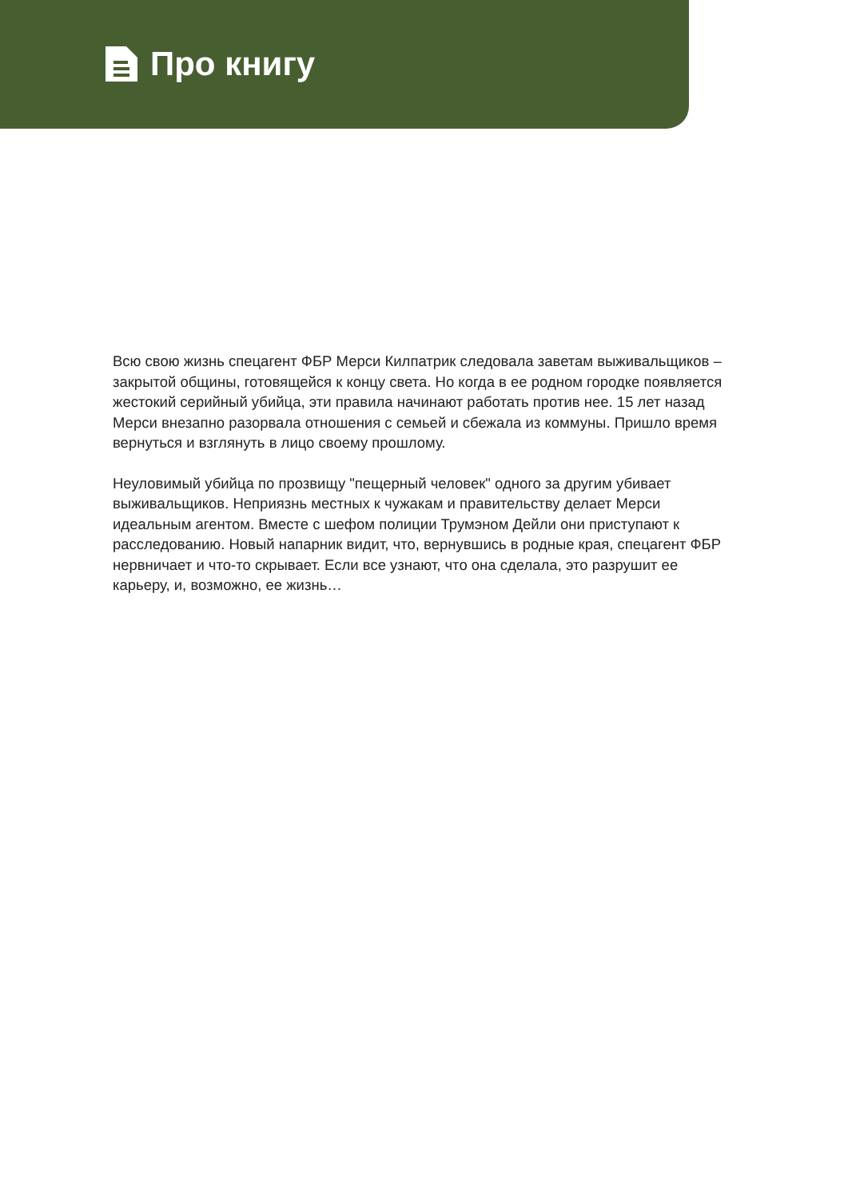Про книгу
Всю свою жизнь спецагент ФБР Мерси Килпатрик следовала заветам выживальщиков – закрытой общины, готовящейся к концу света. Но когда в ее родном городке появляется жестокий серийный убийца, эти правила начинают работать против нее. 15 лет назад Мерси внезапно разорвала отношения с семьей и сбежала из коммуны. Пришло время вернуться и взглянуть в лицо своему прошлому.
Неуловимый убийца по прозвищу "пещерный человек" одного за другим убивает выживальщиков. Неприязнь местных к чужакам и правительству делает Мерси идеальным агентом. Вместе с шефом полиции Трумэном Дейли они приступают к расследованию. Новый напарник видит, что, вернувшись в родные края, спецагент ФБР нервничает и что-то скрывает. Если все узнают, что она сделала, это разрушит ее карьеру, и, возможно, ее жизнь…